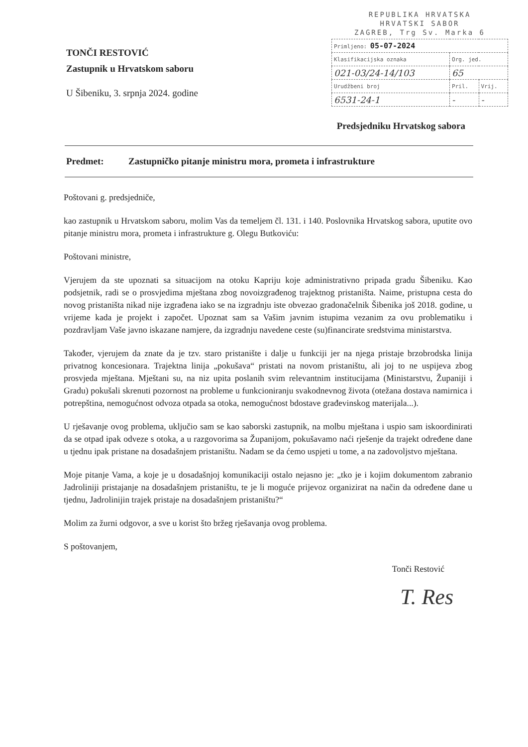TONČI RESTOVIĆ
Zastupnik u Hrvatskom saboru
U Šibeniku, 3. srpnja 2024. godine
REPUBLIKA HRVATSKA
HRVATSKI SABOR
ZAGREB, Trg Sv. Marka 6
| Primljeno: 05-07-2024 | | |
| Klasifikacijska oznaka | Org. jed. | |
| 021-03/24-14/103 | 65 | |
| Urudžbeni broj | Pril. | Vrij. |
| 6531-24-1 | - | - |
Predsjedniku Hrvatskog sabora
Predmet: Zastupničko pitanje ministru mora, prometa i infrastrukture
Poštovani g. predsjedniče,
kao zastupnik u Hrvatskom saboru, molim Vas da temeljem čl. 131. i 140. Poslovnika Hrvatskog sabora, uputite ovo pitanje ministru mora, prometa i infrastrukture g. Olegu Butkoviću:
Poštovani ministre,
Vjerujem da ste upoznati sa situacijom na otoku Kapriju koje administrativno pripada gradu Šibeniku. Kao podsjetnik, radi se o prosvjedima mještana zbog novoizgrađenog trajektnog pristaništa. Naime, pristupna cesta do novog pristaništa nikad nije izgrađena iako se na izgradnju iste obvezao gradonačelnik Šibenika još 2018. godine, u vrijeme kada je projekt i započet. Upoznat sam sa Vašim javnim istupima vezanim za ovu problematiku i pozdravljam Vaše javno iskazane namjere, da izgradnju navedene ceste (su)financirate sredstvima ministarstva.
Također, vjerujem da znate da je tzv. staro pristanište i dalje u funkciji jer na njega pristaje brzobrodska linija privatnog koncesionara. Trajektna linija „pokušava“ pristati na novom pristaništu, ali joj to ne uspijeva zbog prosvjeda mještana. Mještani su, na niz upita poslanih svim relevantnim institucijama (Ministarstvu, Županiji i Gradu) pokušali skrenuti pozornost na probleme u funkcioniranju svakodnevnog života (otežana dostava namirnica i potrepština, nemogućnost odvoza otpada sa otoka, nemogućnost bdostave građevinskog materijala...).
U rješavanje ovog problema, uključio sam se kao saborski zastupnik, na molbu mještana i uspio sam iskoordinirati da se otpad ipak odveze s otoka, a u razgovorima sa Županijom, pokušavamo naći rješenje da trajekt određene dane u tjednu ipak pristane na dosadašnjem pristaništu. Nadam se da ćemo uspjeti u tome, a na zadovoljstvo mještana.
Moje pitanje Vama, a koje je u dosadašnjoj komunikaciji ostalo nejasno je: „tko je i kojim dokumentom zabranio Jadroliniji pristajanje na dosadašnjem pristaništu, te je li moguće prijevoz organizirat na način da određene dane u tjednu, Jadrolinijin trajek pristaje na dosadašnjem pristaništu?“
Molim za žurni odgovor, a sve u korist što bržeg rješavanja ovog problema.
S poštovanjem,
Tonči Restović
T. Res